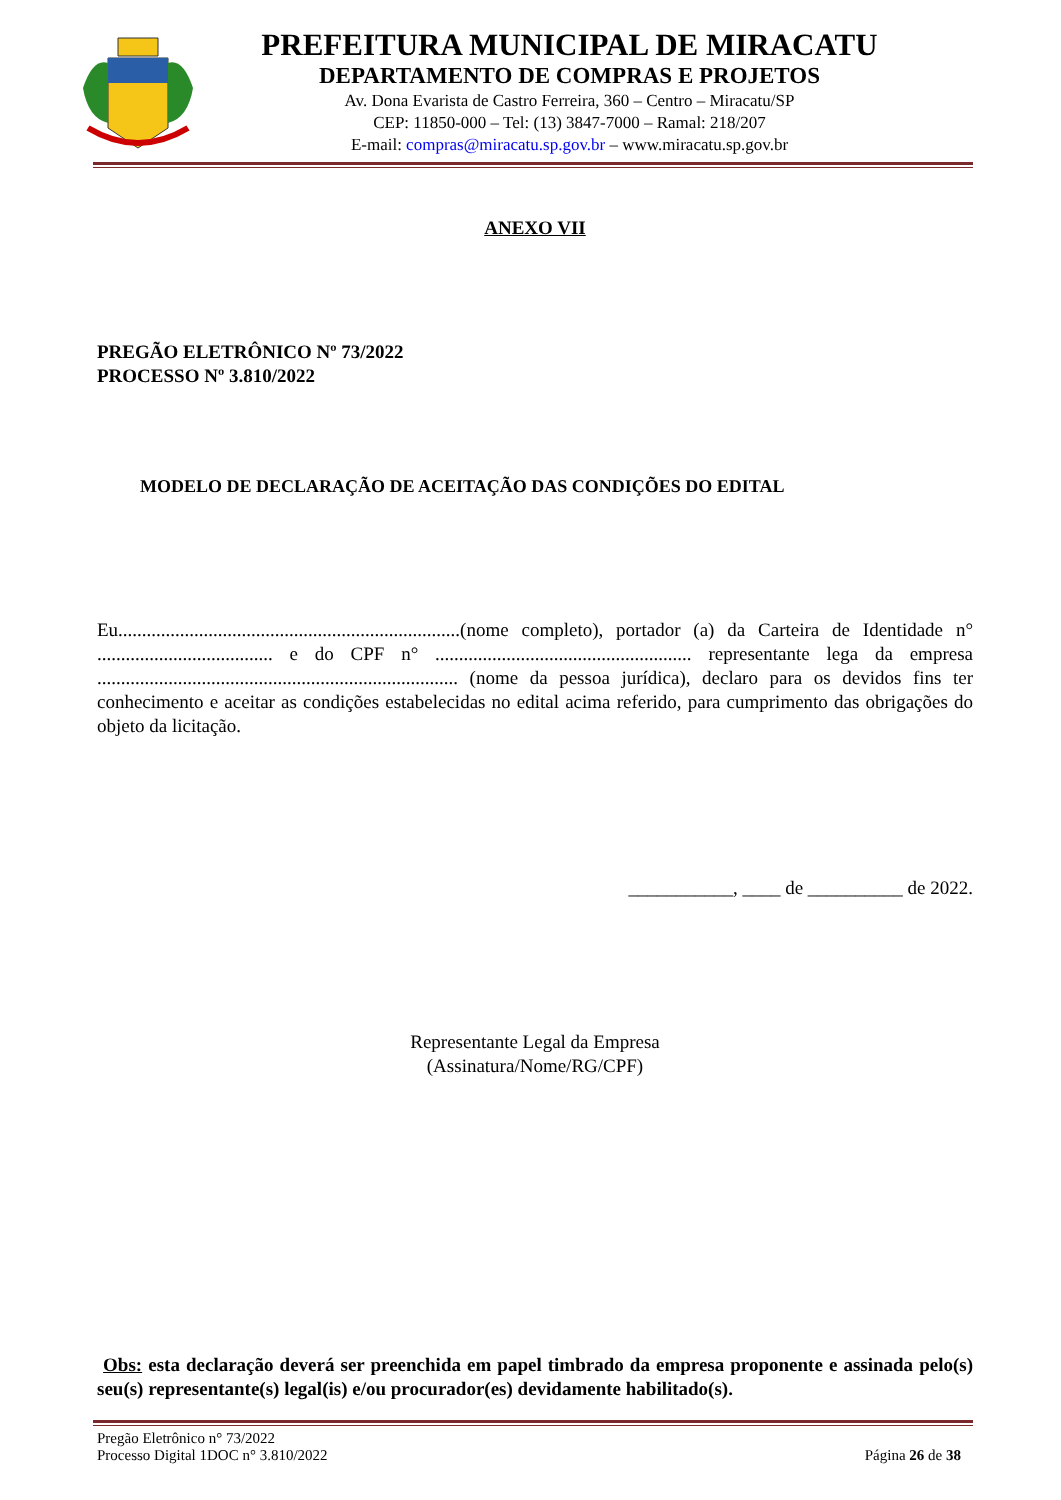PREFEITURA MUNICIPAL DE MIRACATU
DEPARTAMENTO DE COMPRAS E PROJETOS
Av. Dona Evarista de Castro Ferreira, 360 – Centro – Miracatu/SP
CEP: 11850-000 – Tel: (13) 3847-7000 – Ramal: 218/207
E-mail: compras@miracatu.sp.gov.br – www.miracatu.sp.gov.br
ANEXO VII
PREGÃO ELETRÔNICO Nº 73/2022
PROCESSO Nº 3.810/2022
MODELO DE DECLARAÇÃO DE ACEITAÇÃO DAS CONDIÇÕES DO EDITAL
Eu........................................................................(nome completo), portador (a) da Carteira de Identidade n° ..................................... e do CPF n° ...................................................... representante lega da empresa ............................................................................ (nome da pessoa jurídica), declaro para os devidos fins ter conhecimento e aceitar as condições estabelecidas no edital acima referido, para cumprimento das obrigações do objeto da licitação.
___________, ____ de __________ de 2022.
Representante Legal da Empresa
(Assinatura/Nome/RG/CPF)
Obs: esta declaração deverá ser preenchida em papel timbrado da empresa proponente e assinada pelo(s) seu(s) representante(s) legal(is) e/ou procurador(es) devidamente habilitado(s).
Pregão Eletrônico n° 73/2022
Processo Digital 1DOC n° 3.810/2022
Página 26 de 38